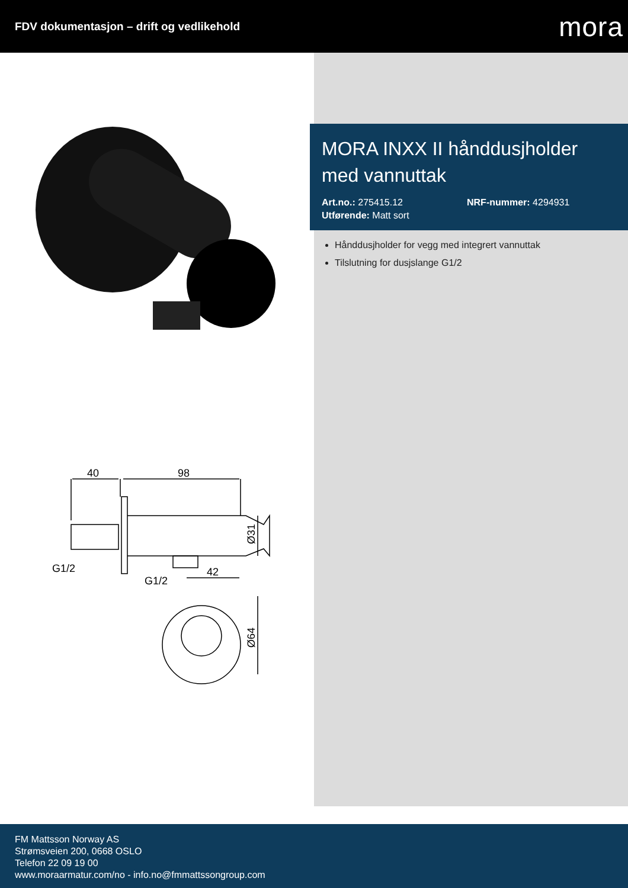FDV dokumentasjon – drift og vedlikehold
mora
40
98
G1/2
G1/2
42
Ø31
Ø64
MORA INXX II hånddusjholder med vannuttak
Art.no.: 275415.12 NRF-nummer: 4294931
Utførende: Matt sort
Hånddusjholder for vegg med integrert vannuttak
Tilslutning for dusjslange G1/2
FM Mattsson Norway AS
Strømsveien 200, 0668 OSLO
Telefon 22 09 19 00
www.moraarmatur.com/no - info.no@fmmattssongroup.com